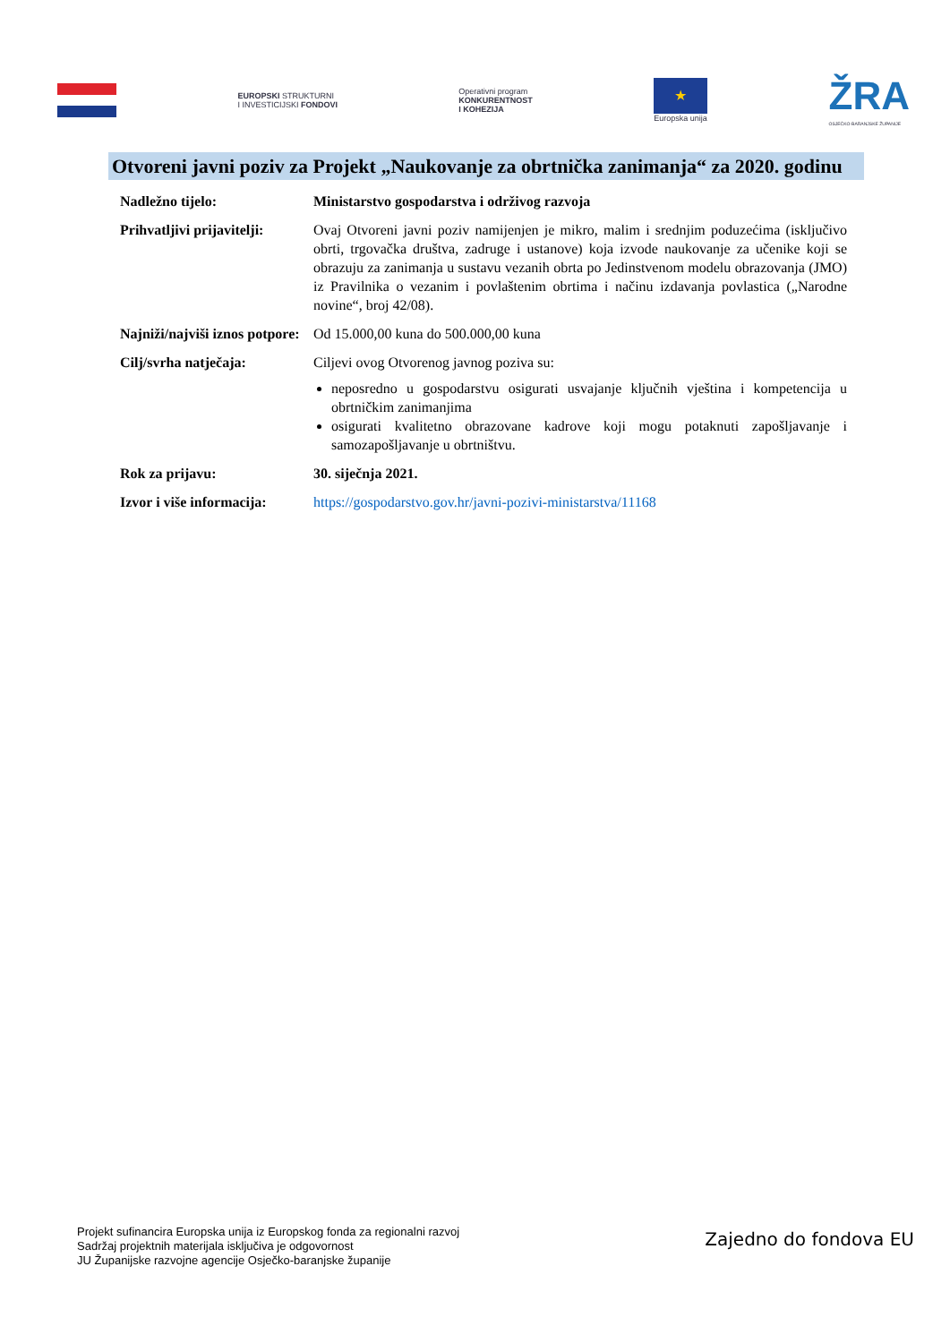EUROPSKI STRUKTURNI
I INVESTICIJSKI FONDOVI
Operativni program
KONKURENTNOST
I KOHEZIJA
★
Europska unija
ŽRA
OSJEČKO-BARANJSKE ŽUPANIJE
Otvoreni javni poziv za Projekt „Naukovanje za obrtnička zanimanja“ za 2020. godinu
| Nadležno tijelo: | Ministarstvo gospodarstva i održivog razvoja |
| Prihvatljivi prijavitelji: | Ovaj Otvoreni javni poziv namijenjen je mikro, malim i srednjim poduzećima (isključivo obrti, trgovačka društva, zadruge i ustanove) koja izvode naukovanje za učenike koji se obrazuju za zanimanja u sustavu vezanih obrta po Jedinstvenom modelu obrazovanja (JMO) iz Pravilnika o vezanim i povlaštenim obrtima i načinu izdavanja povlastica („Narodne novine“, broj 42/08). |
| Najniži/najviši iznos potpore: | Od 15.000,00 kuna do 500.000,00 kuna |
| Cilj/svrha natječaja: | Ciljevi ovog Otvorenog javnog poziva su: neposredno u gospodarstvu osigurati usvajanje ključnih vještina i kompetencija u obrtničkim zanimanjima osigurati kvalitetno obrazovane kadrove koji mogu potaknuti zapošljavanje i samozapošljavanje u obrtništvu. |
| Rok za prijavu: | 30. siječnja 2021. |
| Izvor i više informacija: | https://gospodarstvo.gov.hr/javni-pozivi-ministarstva/11168 |
Projekt sufinancira Europska unija iz Europskog fonda za regionalni razvoj
Sadržaj projektnih materijala isključiva je odgovornost
JU Županijske razvojne agencije Osječko-baranjske županije
Zajedno do fondova EU